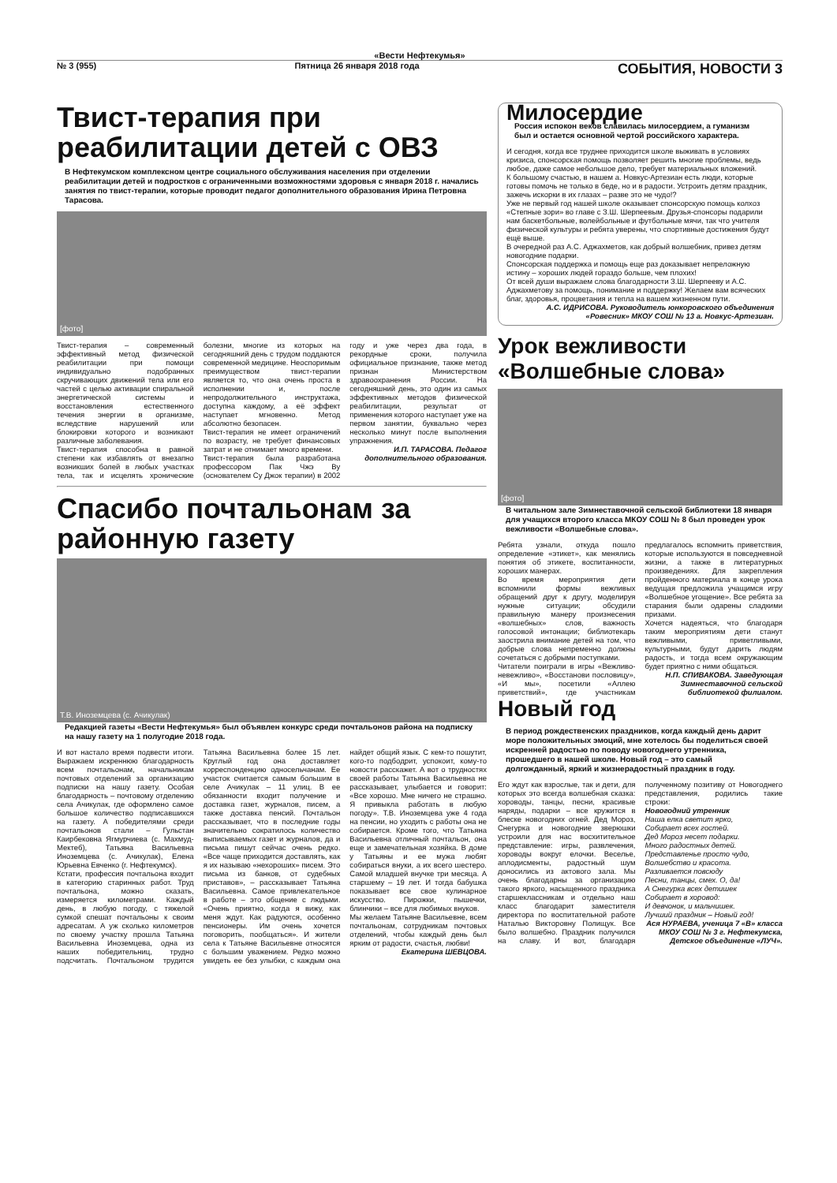«Вести Нефтекумья»
№ 3 (955) Пятница 26 января 2018 года СОБЫТИЯ, НОВОСТИ 3
Твист-терапия при реабилитации детей с ОВЗ
В Нефтекумском комплексном центре социального обслуживания населения при отделении реабилитации детей и подростков с ограниченными возможностями здоровья с января 2018 г. начались занятия по твист-терапии, которые проводит педагог дополнительного образования Ирина Петровна Тарасова.
[фото]
Твист-терапия – современный эффективный метод физической реабилитации при помощи индивидуально подобранных скручивающих движений тела или его частей с целью активации спиральной энергетической системы и восстановления естественного течения энергии в организме, вследствие нарушений или блокировки которого и возникают различные заболевания.
Твист-терапия способна в равной степени как избавлять от внезапно возникших болей в любых участках тела, так и исцелять хронические болезни, многие из которых на сегодняшний день с трудом поддаются современной медицине. Неоспоримым преимуществом твист-терапии является то, что она очень проста в исполнении и, после непродолжительного инструктажа, доступна каждому, а её эффект наступает мгновенно. Метод абсолютно безопасен.
Твист-терапия не имеет ограничений по возрасту, не требует финансовых затрат и не отнимает много времени.
Твист-терапия была разработана профессором Пак Чжэ Ву (основателем Су Джок терапии) в 2002 году и уже через два года, в рекордные сроки, получила официальное признание, также метод признан Министерством здравоохранения России. На сегодняшний день, это один из самых эффективных методов физической реабилитации, результат от применения которого наступает уже на первом занятии, буквально через несколько минут после выполнения упражнения.
И.П. ТАРАСОВА. Педагог дополнительного образования.
Спасибо почтальонам за районную газету
Т.В. Иноземцева (с. Ачикулак)
Редакцией газеты «Вести Нефтекумья» был объявлен конкурс среди почтальонов района на подписку на нашу газету на 1 полугодие 2018 года.
И вот настало время подвести итоги. Выражаем искреннюю благодарность всем почтальонам, начальникам почтовых отделений за организацию подписки на нашу газету. Особая благодарность – почтовому отделению села Ачикулак, где оформлено самое большое количество подписавшихся на газету. А победителями среди почтальонов стали – Гульстан Каирбековна Ягмурчиева (с. Махмуд-Мектеб), Татьяна Васильевна Иноземцева (с. Ачикулак), Елена Юрьевна Евченко (г. Нефтекумск).
Кстати, профессия почтальона входит в категорию старинных работ. Труд почтальона, можно сказать, измеряется километрами. Каждый день, в любую погоду, с тяжелой сумкой спешат почтальоны к своим адресатам. А уж сколько километров по своему участку прошла Татьяна Васильевна Иноземцева, одна из наших победительниц, трудно подсчитать. Почтальоном трудится Татьяна Васильевна более 15 лет. Круглый год она доставляет корреспонденцию односельчанам. Ее участок считается самым большим в селе Ачикулак – 11 улиц. В ее обязанности входит получение и доставка газет, журналов, писем, а также доставка пенсий. Почтальон рассказывает, что в последние годы значительно сократилось количество выписываемых газет и журналов, да и письма пишут сейчас очень редко. «Все чаще приходится доставлять, как я их называю «нехороших» писем. Это письма из банков, от судебных приставов», – рассказывает Татьяна Васильевна. Самое привлекательное в работе – это общение с людьми. «Очень приятно, когда я вижу, как меня ждут. Как радуются, особенно пенсионеры. Им очень хочется поговорить, пообщаться». И жители села к Татьяне Васильевне относятся с большим уважением. Редко можно увидеть ее без улыбки, с каждым она найдет общий язык. С кем-то пошутит, кого-то подбодрит, успокоит, кому-то новости расскажет. А вот о трудностях своей работы Татьяна Васильевна не рассказывает, улыбается и говорит: «Все хорошо. Мне ничего не страшно. Я привыкла работать в любую погоду». Т.В. Иноземцева уже 4 года на пенсии, но уходить с работы она не собирается. Кроме того, что Татьяна Васильевна отличный почтальон, она еще и замечательная хозяйка. В доме у Татьяны и ее мужа любят собираться внуки, а их всего шестеро. Самой младшей внучке три месяца. А старшему – 19 лет. И тогда бабушка показывает все свое кулинарное искусство. Пирожки, пышечки, блинчики – все для любимых внуков.
Мы желаем Татьяне Васильевне, всем почтальонам, сотрудникам почтовых отделений, чтобы каждый день был ярким от радости, счастья, любви!
Екатерина ШЕВЦОВА.
Милосердие
Россия испокон веков славилась милосердием, а гуманизм был и остается основной чертой российского характера.
И сегодня, когда все труднее приходится школе выживать в условиях кризиса, спонсорская помощь позволяет решить многие проблемы, ведь любое, даже самое небольшое дело, требует материальных вложений.
К большому счастью, в нашем а. Новкус-Артезиан есть люди, которые готовы помочь не только в беде, но и в радости. Устроить детям праздник, зажечь искорки в их глазах – разве это не чудо!?
Уже не первый год нашей школе оказывает спонсорскую помощь колхоз «Степные зори» во главе с З.Ш. Шерпеевым. Друзья-спонсоры подарили нам баскетбольные, волейбольные и футбольные мячи, так что учителя физической культуры и ребята уверены, что спортивные достижения будут ещё выше.
В очередной раз А.С. Аджахметов, как добрый волшебник, привез детям новогодние подарки.
Спонсорская поддержка и помощь еще раз доказывает непреложную истину – хороших людей гораздо больше, чем плохих!
От всей души выражаем слова благодарности З.Ш. Шерпееву и А.С. Аджахметову за помощь, понимание и поддержку! Желаем вам всяческих благ, здоровья, процветания и тепла на вашем жизненном пути.
А.С. ИДРИСОВА. Руководитель юнкоровского объединения «Ровесник» МКОУ СОШ № 13 а. Новкус-Артезиан.
Урок вежливости «Волшебные слова»
[фото]
В читальном зале Зимнеставочной сельской библиотеки 18 января для учащихся второго класса МКОУ СОШ № 8 был проведен урок вежливости «Волшебные слова».
Ребята узнали, откуда пошло определение «этикет», как менялись понятия об этикете, воспитанности, хороших манерах.
Во время мероприятия дети вспомнили формы вежливых обращений друг к другу, моделируя нужные ситуации; обсудили правильную манеру произнесения «волшебных» слов, важность голосовой интонации; библиотекарь заострила внимание детей на том, что добрые слова непременно должны сочетаться с добрыми поступками.
Читатели поиграли в игры «Вежливо-невежливо», «Восстанови пословицу», «И мы», посетили «Аллею приветствий», где участникам предлагалось вспомнить приветствия, которые используются в повседневной жизни, а также в литературных произведениях. Для закрепления пройденного материала в конце урока ведущая предложила учащимся игру «Волшебное угощение». Все ребята за старания были одарены сладкими призами.
Хочется надеяться, что благодаря таким мероприятиям дети станут вежливыми, приветливыми, культурными, будут дарить людям радость, и тогда всем окружающим будет приятно с ними общаться.
Н.П. СПИВАКОВА. Заведующая Зимнеставочной сельской библиотекой филиалом.
Новый год
В период рождественских праздников, когда каждый день дарит море положительных эмоций, мне хотелось бы поделиться своей искренней радостью по поводу новогоднего утренника, прошедшего в нашей школе. Новый год – это самый долгожданный, яркий и жизнерадостный праздник в году.
Его ждут как взрослые, так и дети, для которых это всегда волшебная сказка: хороводы, танцы, песни, красивые наряды, подарки – все кружится в блеске новогодних огней. Дед Мороз, Снегурка и новогодние зверюшки устроили для нас восхитительное представление: игры, развлечения, хороводы вокруг елочки. Веселье, аплодисменты, радостный шум доносились из актового зала. Мы очень благодарны за организацию такого яркого, насыщенного праздника старшеклассникам и отдельно наш класс благодарит заместителя директора по воспитательной работе Наталью Викторовну Полищук. Все было волшебно. Праздник получился на славу. И вот, благодаря полученному позитиву от Новогоднего представления, родились такие строки:
Новогодний утренник
Наша елка светит ярко,
Собирает всех гостей.
Дед Мороз несет подарки.
Много радостных детей.
Представленье просто чудо,
Волшебство и красота.
Разливается повсюду
Песни, танцы, смех. О, да!
А Снегурка всех детишек
Собирает в хоровод:
И девчонок, и мальчишек.
Лучший праздник – Новый год!
Ася НУРАЕВА, ученица 7 «В» класса МКОУ СОШ № 3 г. Нефтекумска, Детское объединение «ЛУЧ».